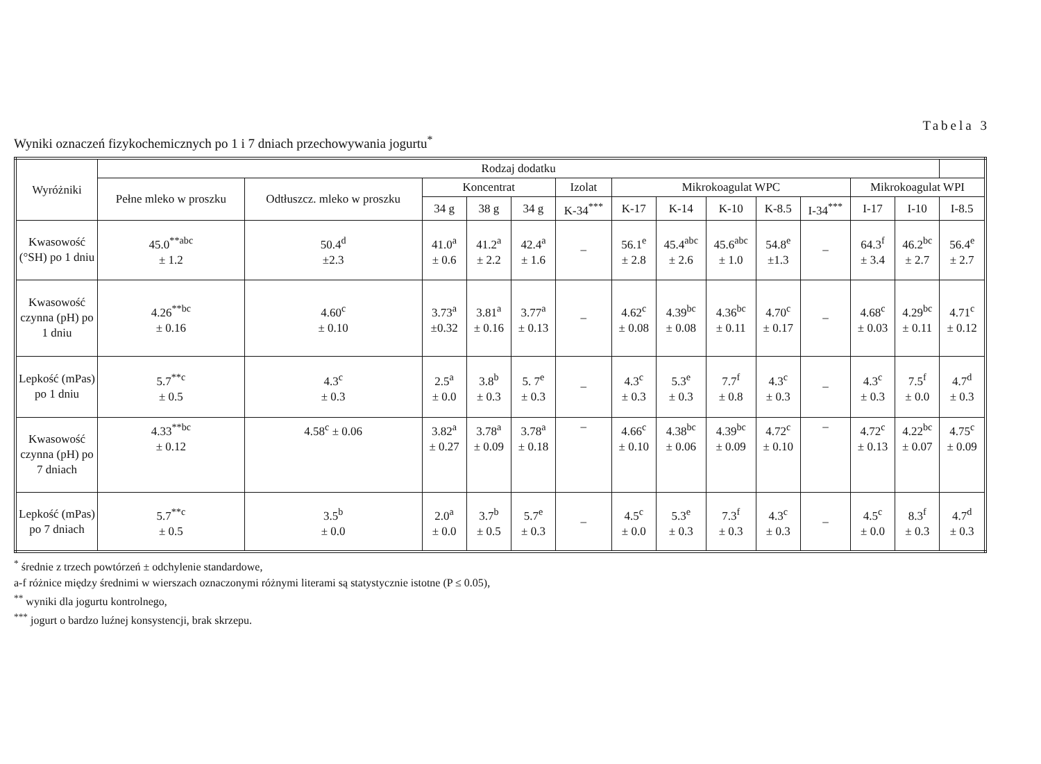Tabela 3
Wyniki oznaczeń fizykochemicznych po 1 i 7 dniach przechowywania jogurtu<sup>*</sup>
| Wyróżniki | Rodzaj dodatku | | | | | | | | | | | | | |
| --- | --- | --- | --- | --- | --- | --- | --- | --- | --- | --- | --- | --- | --- | --- |
| | Pełne mleko w proszku | Odtłuszcz. mleko w proszku | Koncentrat | | | Izolat | Mikrokoagulat WPC | | | | | Mikrokoagulat WPI | | |
| | | | 34 g | 38 g | 34 g | K-34<sup>***</sup> | K-17 | K-14 | K-10 | K-8.5 | I-34<sup>***</sup> | I-17 | I-10 | I-8.5 |
| Kwasowość (°SH) po 1 dniu | 45.0<sup>**abc</sup> ± 1.2 | 50.4<sup>d</sup> ±2.3 | 41.0<sup>a</sup> ± 0.6 | 41.2<sup>a</sup> ± 2.2 | 42.4<sup>a</sup> ± 1.6 | – | 56.1<sup>e</sup> ± 2.8 | 45.4<sup>abc</sup> ± 2.6 | 45.6<sup>abc</sup> ± 1.0 | 54.8<sup>e</sup> ±1.3 | – | 64.3<sup>f</sup> ± 3.4 | 46.2<sup>bc</sup> ± 2.7 | 56.4<sup>e</sup> ± 2.7 |
| Kwasowość czynna (pH) po 1 dniu | 4.26<sup>**bc</sup> ± 0.16 | 4.60<sup>c</sup> ± 0.10 | 3.73<sup>a</sup> ±0.32 | 3.81<sup>a</sup> ± 0.16 | 3.77<sup>a</sup> ± 0.13 | – | 4.62<sup>c</sup> ± 0.08 | 4.39<sup>bc</sup> ± 0.08 | 4.36<sup>bc</sup> ± 0.11 | 4.70<sup>c</sup> ± 0.17 | – | 4.68<sup>c</sup> ± 0.03 | 4.29<sup>bc</sup> ± 0.11 | 4.71<sup>c</sup> ± 0.12 |
| Lepkość (mPas) po 1 dniu | 5.7<sup>**c</sup> ± 0.5 | 4.3<sup>c</sup> ± 0.3 | 2.5<sup>a</sup> ± 0.0 | 3.8<sup>b</sup> ± 0.3 | 5. 7<sup>e</sup> ± 0.3 | – | 4.3<sup>c</sup> ± 0.3 | 5.3<sup>e</sup> ± 0.3 | 7.7<sup>f</sup> ± 0.8 | 4.3<sup>c</sup> ± 0.3 | – | 4.3<sup>c</sup> ± 0.3 | 7.5<sup>f</sup> ± 0.0 | 4.7<sup>d</sup> ± 0.3 |
| Kwasowość czynna (pH) po 7 dniach | 4.33<sup>**bc</sup> ± 0.12 | 4.58<sup>c</sup> ± 0.06 | 3.82<sup>a</sup> ± 0.27 | 3.78<sup>a</sup> ± 0.09 | 3.78<sup>a</sup> ± 0.18 | – | 4.66<sup>c</sup> ± 0.10 | 4.38<sup>bc</sup> ± 0.06 | 4.39<sup>bc</sup> ± 0.09 | 4.72<sup>c</sup> ± 0.10 | – | 4.72<sup>c</sup> ± 0.13 | 4.22<sup>bc</sup> ± 0.07 | 4.75<sup>c</sup> ± 0.09 |
| Lepkość (mPas) po 7 dniach | 5.7<sup>**c</sup> ± 0.5 | 3.5<sup>b</sup> ± 0.0 | 2.0<sup>a</sup> ± 0.0 | 3.7<sup>b</sup> ± 0.5 | 5.7<sup>e</sup> ± 0.3 | – | 4.5<sup>c</sup> ± 0.0 | 5.3<sup>e</sup> ± 0.3 | 7.3<sup>f</sup> ± 0.3 | 4.3<sup>c</sup> ± 0.3 | – | 4.5<sup>c</sup> ± 0.0 | 8.3<sup>f</sup> ± 0.3 | 4.7<sup>d</sup> ± 0.3 |
<sup>*</sup> średnie z trzech powtórzeń ± odchylenie standardowe,
a-f różnice między średnimi w wierszach oznaczonymi różnymi literami są statystycznie istotne (P ≤ 0.05),
<sup>**</sup> wyniki dla jogurtu kontrolnego,
<sup>***</sup> jogurt o bardzo luźnej konsystencji, brak skrzepu.